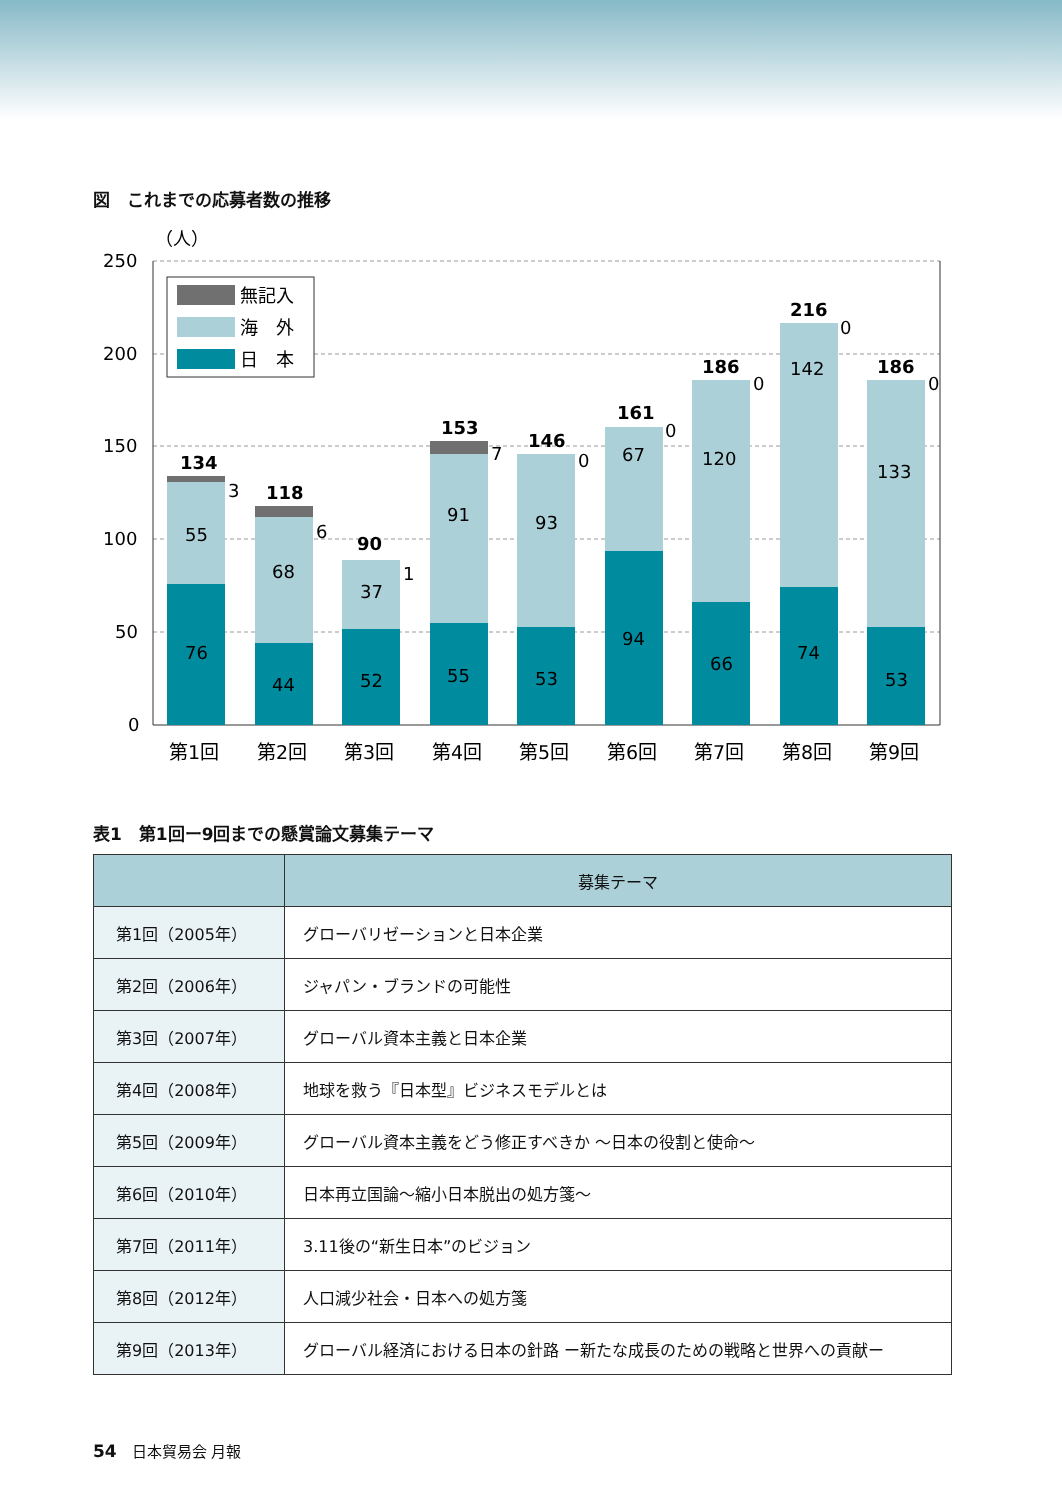図　これまでの応募者数の推移
（人）
250
200
150
100
50
0
無記入
海　外
日　本
76
55
134
3
44
68
118
6
52
37
90
1
55
91
153
7
53
93
146
0
94
67
161
0
66
120
186
0
74
142
216
0
53
133
186
0
第1回
第2回
第3回
第4回
第5回
第6回
第7回
第8回
第9回
表1　第1回ー9回までの懸賞論文募集テーマ
| | 募集テーマ |
| --- | --- |
| 第1回（2005年） | グローバリゼーションと日本企業 |
| 第2回（2006年） | ジャパン・ブランドの可能性 |
| 第3回（2007年） | グローバル資本主義と日本企業 |
| 第4回（2008年） | 地球を救う『日本型』ビジネスモデルとは |
| 第5回（2009年） | グローバル資本主義をどう修正すべきか 〜日本の役割と使命〜 |
| 第6回（2010年） | 日本再立国論〜縮小日本脱出の処方箋〜 |
| 第7回（2011年） | 3.11後の“新生日本”のビジョン |
| 第8回（2012年） | 人口減少社会・日本への処方箋 |
| 第9回（2013年） | グローバル経済における日本の針路 ー新たな成長のための戦略と世界への貢献ー |
54　日本貿易会 月報